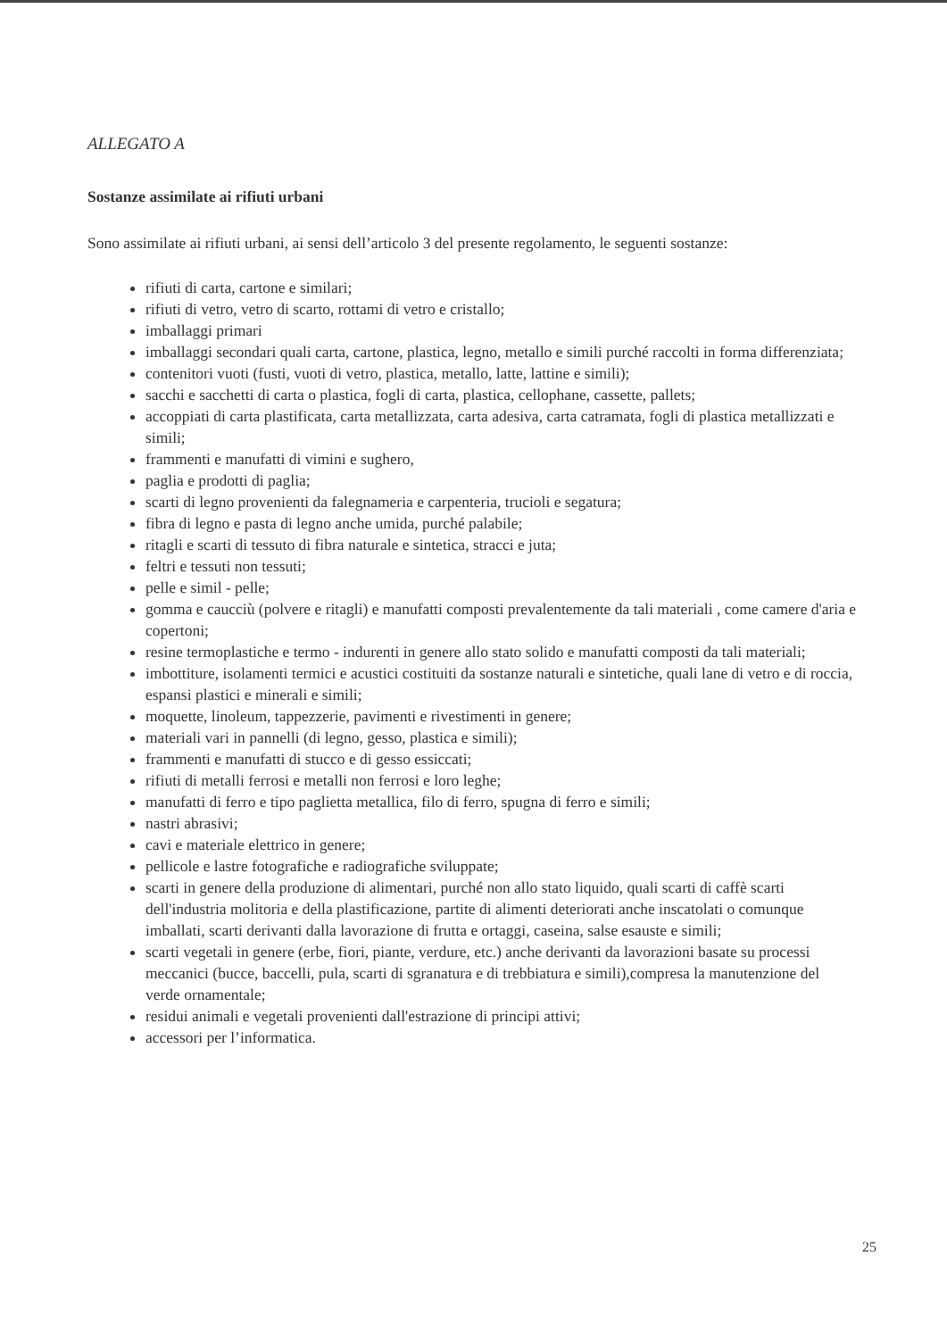ALLEGATO A
Sostanze assimilate ai rifiuti urbani
Sono assimilate ai rifiuti urbani, ai sensi dell’articolo 3 del presente regolamento, le seguenti sostanze:
rifiuti di carta, cartone e similari;
rifiuti di vetro, vetro di scarto, rottami di vetro e cristallo;
imballaggi primari
imballaggi secondari quali carta, cartone, plastica, legno, metallo e simili purché raccolti in forma differenziata;
contenitori vuoti (fusti, vuoti di vetro, plastica, metallo, latte, lattine e simili);
sacchi e sacchetti di carta o plastica, fogli di carta, plastica, cellophane, cassette, pallets;
accoppiati di carta plastificata, carta metallizzata, carta adesiva, carta catramata, fogli di plastica metallizzati e simili;
frammenti e manufatti di vimini e sughero,
paglia e prodotti di paglia;
scarti di legno provenienti da falegnameria e carpenteria, trucioli e segatura;
fibra di legno e pasta di legno anche umida, purché palabile;
ritagli e scarti di tessuto di fibra naturale e sintetica, stracci e juta;
feltri e tessuti non tessuti;
pelle e simil - pelle;
gomma e caucciù (polvere e ritagli) e manufatti composti prevalentemente da tali materiali , come camere d'aria e copertoni;
resine termoplastiche e termo - indurenti in genere allo stato solido e manufatti composti da tali materiali;
imbottiture, isolamenti termici e acustici costituiti da sostanze naturali e sintetiche, quali lane di vetro e di roccia, espansi plastici e minerali e simili;
moquette, linoleum, tappezzerie, pavimenti e rivestimenti in genere;
materiali vari in pannelli (di legno, gesso, plastica e simili);
frammenti e manufatti di stucco e di gesso essiccati;
rifiuti di metalli ferrosi e metalli non ferrosi e loro leghe;
manufatti di ferro e tipo paglietta metallica, filo di ferro, spugna di ferro e simili;
nastri abrasivi;
cavi e materiale elettrico in genere;
pellicole e lastre fotografiche e radiografiche sviluppate;
scarti in genere della produzione di alimentari, purché non allo stato liquido, quali scarti di caffè scarti dell'industria molitoria e della plastificazione, partite di alimenti deteriorati anche inscatolati o comunque imballati, scarti derivanti dalla lavorazione di frutta e ortaggi, caseina, salse esauste e simili;
scarti vegetali in genere (erbe, fiori, piante, verdure, etc.) anche derivanti da lavorazioni basate su processi meccanici (bucce, baccelli, pula, scarti di sgranatura e di trebbiatura e simili),compresa la manutenzione del verde ornamentale;
residui animali e vegetali provenienti dall'estrazione di principi attivi;
accessori per l’informatica.
25